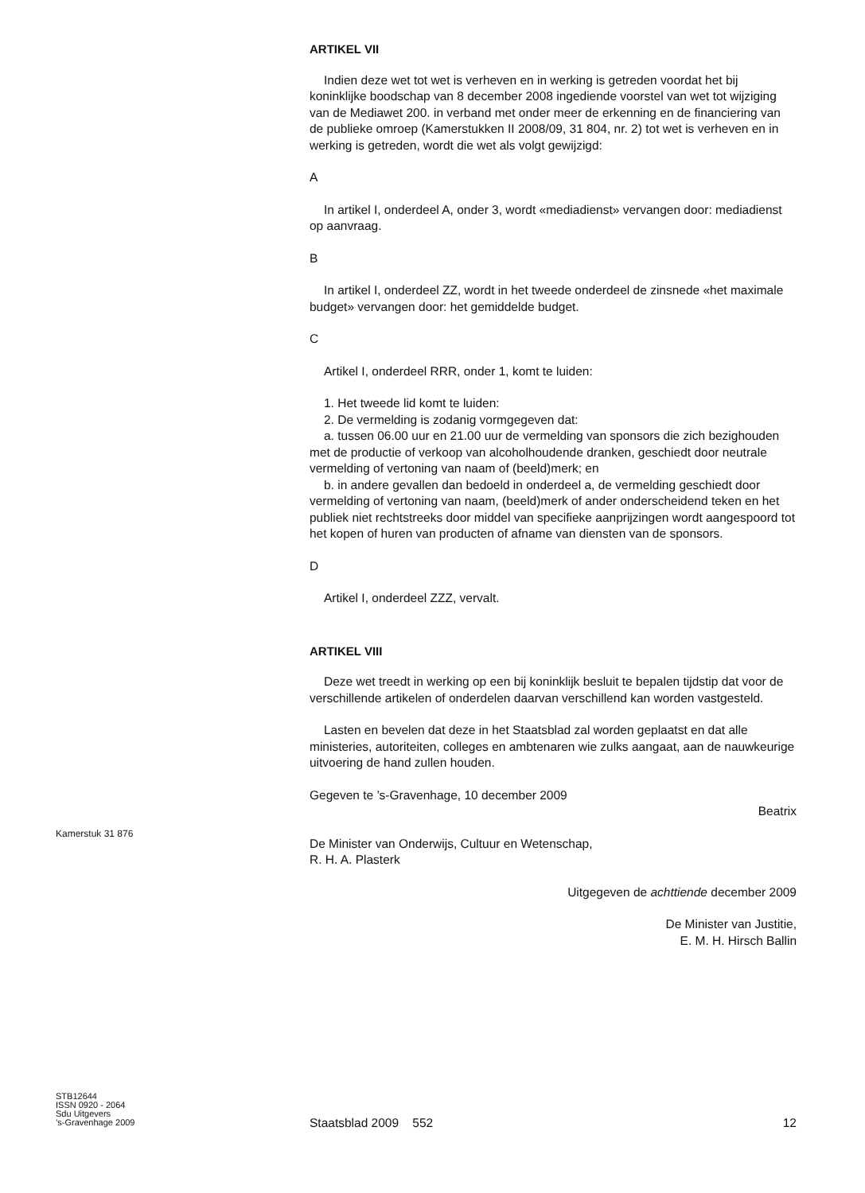ARTIKEL VII
Indien deze wet tot wet is verheven en in werking is getreden voordat het bij koninklijke boodschap van 8 december 2008 ingediende voorstel van wet tot wijziging van de Mediawet 200. in verband met onder meer de erkenning en de financiering van de publieke omroep (Kamerstukken II 2008/09, 31 804, nr. 2) tot wet is verheven en in werking is getreden, wordt die wet als volgt gewijzigd:
A
In artikel I, onderdeel A, onder 3, wordt «mediadienst» vervangen door: mediadienst op aanvraag.
B
In artikel I, onderdeel ZZ, wordt in het tweede onderdeel de zinsnede «het maximale budget» vervangen door: het gemiddelde budget.
C
Artikel I, onderdeel RRR, onder 1, komt te luiden:
1. Het tweede lid komt te luiden:
2. De vermelding is zodanig vormgegeven dat:
a. tussen 06.00 uur en 21.00 uur de vermelding van sponsors die zich bezighouden met de productie of verkoop van alcoholhoudende dranken, geschiedt door neutrale vermelding of vertoning van naam of (beeld)merk; en
b. in andere gevallen dan bedoeld in onderdeel a, de vermelding geschiedt door vermelding of vertoning van naam, (beeld)merk of ander onderscheidend teken en het publiek niet rechtstreeks door middel van specifieke aanprijzingen wordt aangespoord tot het kopen of huren van producten of afname van diensten van de sponsors.
D
Artikel I, onderdeel ZZZ, vervalt.
ARTIKEL VIII
Deze wet treedt in werking op een bij koninklijk besluit te bepalen tijdstip dat voor de verschillende artikelen of onderdelen daarvan verschillend kan worden vastgesteld.
Lasten en bevelen dat deze in het Staatsblad zal worden geplaatst en dat alle ministeries, autoriteiten, colleges en ambtenaren wie zulks aangaat, aan de nauwkeurige uitvoering de hand zullen houden.
Gegeven te ’s-Gravenhage, 10 december 2009
Beatrix
De Minister van Onderwijs, Cultuur en Wetenschap,
R. H. A. Plasterk
Uitgegeven de achttiende december 2009
De Minister van Justitie,
E. M. H. Hirsch Ballin
Kamerstuk 31 876
STB12644
ISSN 0920 - 2064
Sdu Uitgevers
’s-Gravenhage 2009
Staatsblad 2009 552 12